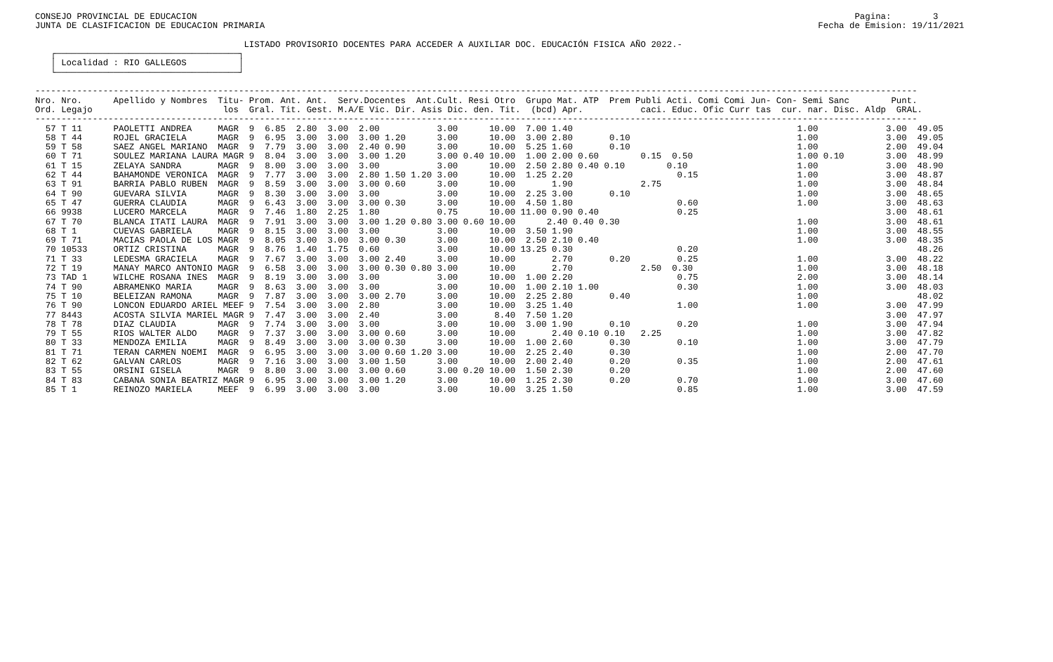CONSEJO PROVINCIAL DE EDUCACION                                                                                                                              Pagina:        3
JUNTA DE CLASIFICACION DE EDUCACION PRIMARIA                                                                                                          Fecha de Emision: 19/11/2021

                                        LISTADO PROVISORIO DOCENTES PARA ACCEDER A AUXILIAR DOC. EDUCACIÓN FISICA AÑO 2022.-
   ┌───────────────────────────────────┐
   │ Localidad : RIO GALLEGOS          │
   └───────────────────────────────────┘

-------------------------------------------------------------------------------------------------------------------------------------------------------------------------
Nro. Nro.      Apellido y Nombres  Titu- Prom. Ant. Ant.  Serv.Docentes  Ant.Cult. Resi Otro  Grupo Mat. ATP  Prem Publi Acti. Comi Comi Jun- Con- Semi Sanc        Punt.
Ord. Legajo                         los  Gral. Tit. Gest. M.A/E Vic. Dir. Asis Dic. den. Tit.  (bcd) Apr.           caci. Educ. Ofic Curr tas  cur. nar. Disc. Aldp  GRAL.
-------------------------------------------------------------------------------------------------------------------------------------------------------------------------
  57 T 11      PAOLETTI ANDREA     MAGR  9  6.85  2.80  3.00  2.00           3.00      10.00  7.00 1.40                                           1.00             3.00  49.05
  58 T 44      ROJEL GRACIELA      MAGR  9  6.95  3.00  3.00  3.00 1.20      3.00      10.00  3.00 2.80       0.10                                1.00             3.00  49.05
  59 T 58      SAEZ ANGEL MARIANO  MAGR  9  7.79  3.00  3.00  2.40 0.90      3.00      10.00  5.25 1.60       0.10                                1.00             2.00  49.04
  60 T 71      SOULEZ MARIANA LAURA MAGR 9  8.04  3.00  3.00  3.00 1.20      3.00 0.40 10.00  1.00 2.00 0.60        0.15  0.50                    1.00 0.10        3.00  48.99
  61 T 15      ZELAYA SANDRA       MAGR  9  8.00  3.00  3.00  3.00           3.00      10.00  2.50 2.80 0.40 0.10        0.10                     1.00             3.00  48.90
  62 T 44      BAHAMONDE VERONICA  MAGR  9  7.77  3.00  3.00  2.80 1.50 1.20 3.00      10.00  1.25 2.20                    0.15                   1.00             3.00  48.87
  63 T 91      BARRIA PABLO RUBEN  MAGR  9  8.59  3.00  3.00  3.00 0.60      3.00      10.00       1.90             2.75                          1.00             3.00  48.84
  64 T 90      GUEVARA SILVIA      MAGR  9  8.30  3.00  3.00  3.00           3.00      10.00  2.25 3.00       0.10                                1.00             3.00  48.65
  65 T 47      GUERRA CLAUDIA      MAGR  9  6.43  3.00  3.00  3.00 0.30      3.00      10.00  4.50 1.80                    0.60                   1.00             3.00  48.63
  66 9938      LUCERO MARCELA      MAGR  9  7.46  1.80  2.25  1.80           0.75      10.00 11.00 0.90 0.40               0.25                                    3.00  48.61
  67 T 70      BLANCA ITATI LAURA  MAGR  9  7.91  3.00  3.00  3.00 1.20 0.80 3.00 0.60 10.00      2.40 0.40 0.30                                  1.00             3.00  48.61
  68 T 1       CUEVAS GABRIELA     MAGR  9  8.15  3.00  3.00  3.00           3.00      10.00  3.50 1.90                                           1.00             3.00  48.55
  69 T 71      MACIAS PAOLA DE LOS MAGR  9  8.05  3.00  3.00  3.00 0.30      3.00      10.00  2.50 2.10 0.40                                      1.00             3.00  48.35
  70 10533     ORTIZ CRISTINA      MAGR  9  8.76  1.40  1.75  0.60           3.00      10.00 13.25 0.30                    0.20                                          48.26
  71 T 33      LEDESMA GRACIELA    MAGR  9  7.67  3.00  3.00  3.00 2.40      3.00      10.00       2.70       0.20         0.25                   1.00             3.00  48.22
  72 T 19      MANAY MARCO ANTONIO MAGR  9  6.58  3.00  3.00  3.00 0.30 0.80 3.00      10.00       2.70             2.50  0.30                    1.00             3.00  48.18
  73 TAD 1     WILCHE ROSANA INES  MAGR  9  8.19  3.00  3.00  3.00           3.00      10.00  1.00 2.20                    0.75                   2.00             3.00  48.14
  74 T 90      ABRAMENKO MARIA     MAGR  9  8.63  3.00  3.00  3.00           3.00      10.00  1.00 2.10 1.00               0.30                   1.00             3.00  48.03
  75 T 10      BELEIZAN RAMONA     MAGR  9  7.87  3.00  3.00  3.00 2.70      3.00      10.00  2.25 2.80       0.40                                1.00                   48.02
  76 T 90      LONCON EDUARDO ARIEL MEEF 9  7.54  3.00  3.00  2.80           3.00      10.00  3.25 1.40                    1.00                   1.00             3.00  47.99
  77 8443      ACOSTA SILVIA MARIEL MAGR 9  7.47  3.00  3.00  2.40           3.00       8.40  7.50 1.20                                                            3.00  47.97
  78 T 78      DIAZ CLAUDIA        MAGR  9  7.74  3.00  3.00  3.00           3.00      10.00  3.00 1.90       0.10         0.20                   1.00             3.00  47.94
  79 T 55      RIOS WALTER ALDO    MAGR  9  7.37  3.00  3.00  3.00 0.60      3.00      10.00       2.40 0.10 0.10   2.25                          1.00             3.00  47.82
  80 T 33      MENDOZA EMILIA      MAGR  9  8.49  3.00  3.00  3.00 0.30      3.00      10.00  1.00 2.60       0.30         0.10                   1.00             3.00  47.79
  81 T 71      TERAN CARMEN NOEMI  MAGR  9  6.95  3.00  3.00  3.00 0.60 1.20 3.00      10.00  2.25 2.40       0.30                                1.00             2.00  47.70
  82 T 62      GALVAN CARLOS       MAGR  9  7.16  3.00  3.00  3.00 1.50      3.00      10.00  2.00 2.40       0.20         0.35                   1.00             2.00  47.61
  83 T 55      ORSINI GISELA       MAGR  9  8.80  3.00  3.00  3.00 0.60      3.00 0.20 10.00  1.50 2.30       0.20                                1.00             2.00  47.60
  84 T 83      CABANA SONIA BEATRIZ MAGR 9  6.95  3.00  3.00  3.00 1.20      3.00      10.00  1.25 2.30       0.20         0.70                   1.00             3.00  47.60
  85 T 1       REINOZO MARIELA     MEEF  9  6.99  3.00  3.00  3.00           3.00      10.00  3.25 1.50                    0.85                   1.00             3.00  47.59